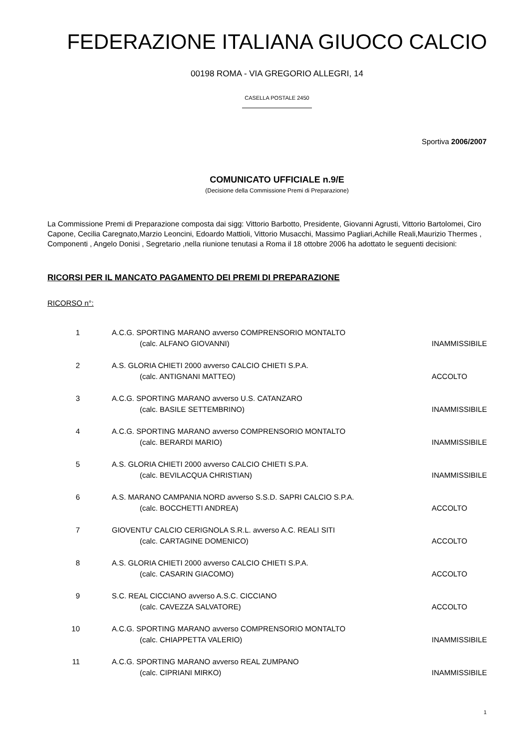FEDERAZIONE ITALIANA GIUOCO CALCIO
00198 ROMA - VIA GREGORIO ALLEGRI, 14
CASELLA POSTALE 2450
Sportiva 2006/2007
COMUNICATO UFFICIALE n.9/E
(Decisione della Commissione Premi di Preparazione)
La Commissione Premi di Preparazione composta dai sigg: Vittorio Barbotto, Presidente, Giovanni Agrusti, Vittorio Bartolomei, Ciro Capone, Cecilia Caregnato,Marzio Leoncini, Edoardo Mattioli, Vittorio Musacchi, Massimo Pagliari,Achille Reali,Maurizio Thermes , Componenti , Angelo Donisi , Segretario ,nella riunione tenutasi a Roma il 18 ottobre 2006 ha adottato le seguenti decisioni:
RICORSI PER IL MANCATO PAGAMENTO DEI PREMI DI PREPARAZIONE
RICORSO n°:
| 1 | A.C.G. SPORTING MARANO avverso COMPRENSORIO MONTALTO (calc. ALFANO GIOVANNI) | INAMMISSIBILE |
| 2 | A.S. GLORIA CHIETI 2000 avverso CALCIO CHIETI S.P.A. (calc. ANTIGNANI MATTEO) | ACCOLTO |
| 3 | A.C.G. SPORTING MARANO avverso U.S. CATANZARO (calc. BASILE SETTEMBRINO) | INAMMISSIBILE |
| 4 | A.C.G. SPORTING MARANO avverso COMPRENSORIO MONTALTO (calc. BERARDI MARIO) | INAMMISSIBILE |
| 5 | A.S. GLORIA CHIETI 2000 avverso CALCIO CHIETI S.P.A. (calc. BEVILACQUA CHRISTIAN) | INAMMISSIBILE |
| 6 | A.S. MARANO CAMPANIA NORD avverso S.S.D. SAPRI CALCIO S.P.A. (calc. BOCCHETTI ANDREA) | ACCOLTO |
| 7 | GIOVENTU' CALCIO CERIGNOLA S.R.L. avverso A.C. REALI SITI (calc. CARTAGINE DOMENICO) | ACCOLTO |
| 8 | A.S. GLORIA CHIETI 2000 avverso CALCIO CHIETI S.P.A. (calc. CASARIN GIACOMO) | ACCOLTO |
| 9 | S.C. REAL CICCIANO avverso A.S.C. CICCIANO (calc. CAVEZZA SALVATORE) | ACCOLTO |
| 10 | A.C.G. SPORTING MARANO avverso COMPRENSORIO MONTALTO (calc. CHIAPPETTA VALERIO) | INAMMISSIBILE |
| 11 | A.C.G. SPORTING MARANO avverso REAL ZUMPANO (calc. CIPRIANI MIRKO) | INAMMISSIBILE |
1